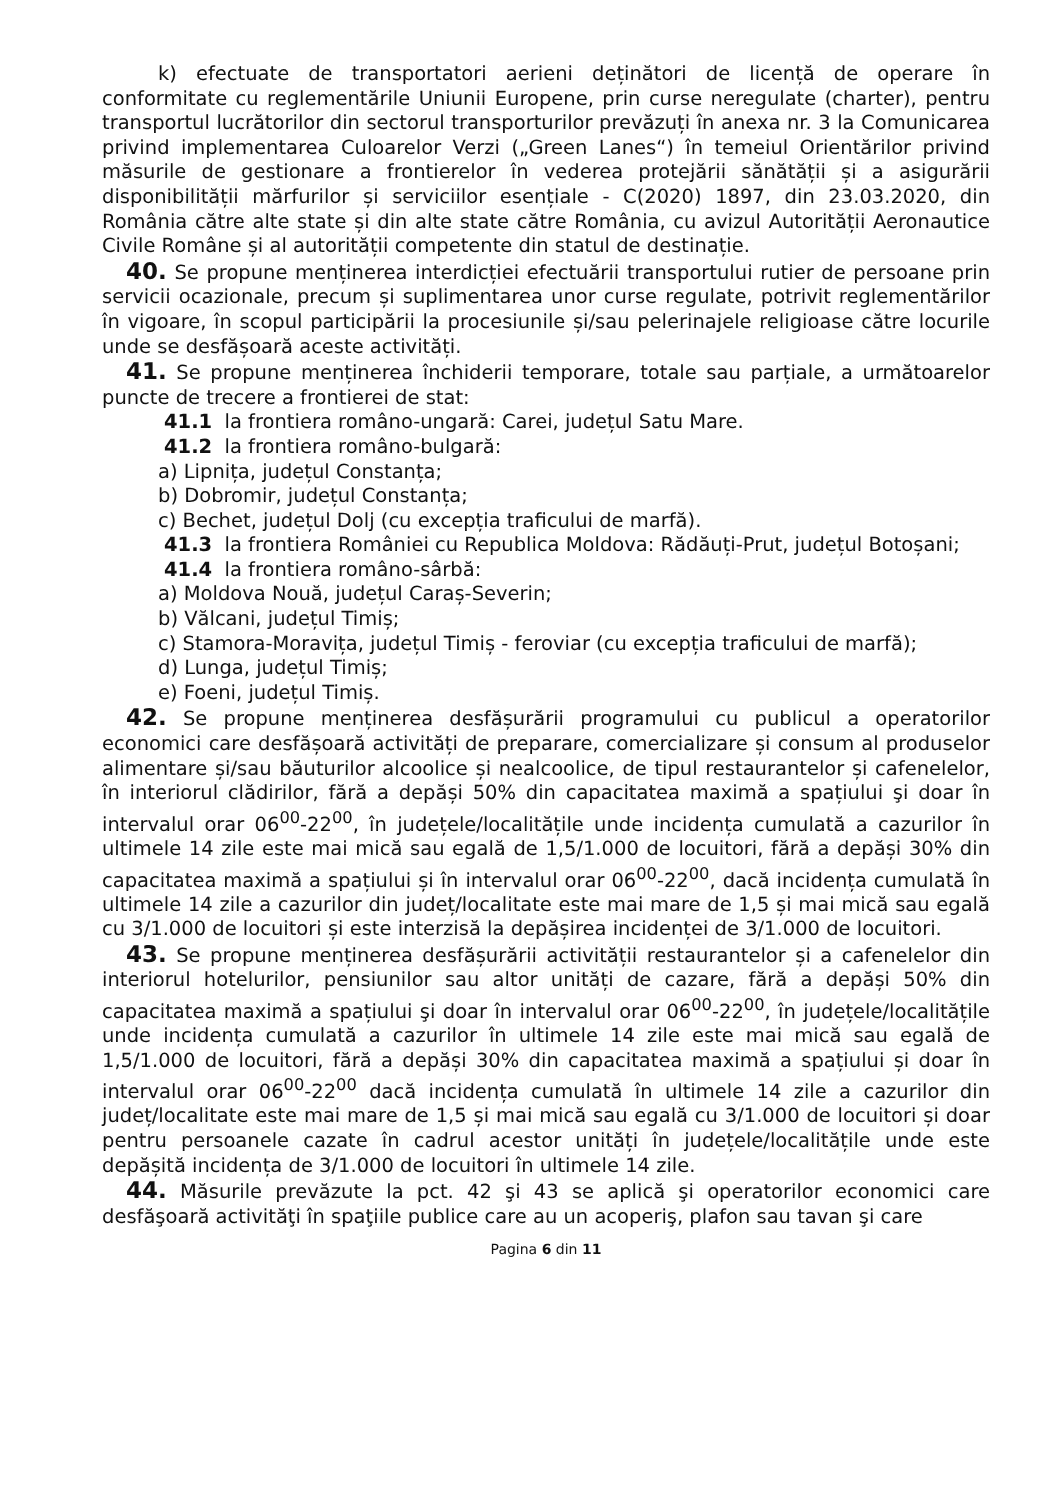k) efectuate de transportatori aerieni deținători de licență de operare în conformitate cu reglementările Uniunii Europene, prin curse neregulate (charter), pentru transportul lucrătorilor din sectorul transporturilor prevăzuți în anexa nr. 3 la Comunicarea privind implementarea Culoarelor Verzi („Green Lanes“) în temeiul Orientărilor privind măsurile de gestionare a frontierelor în vederea protejării sănătății și a asigurării disponibilității mărfurilor și serviciilor esențiale - C(2020) 1897, din 23.03.2020, din România către alte state și din alte state către România, cu avizul Autorității Aeronautice Civile Române și al autorității competente din statul de destinație.
40. Se propune menținerea interdicției efectuării transportului rutier de persoane prin servicii ocazionale, precum și suplimentarea unor curse regulate, potrivit reglementărilor în vigoare, în scopul participării la procesiunile și/sau pelerinajele religioase către locurile unde se desfășoară aceste activități.
41. Se propune menținerea închiderii temporare, totale sau parțiale, a următoarelor puncte de trecere a frontierei de stat:
41.1 la frontiera româno-ungară: Carei, județul Satu Mare.
41.2 la frontiera româno-bulgară:
a) Lipnița, județul Constanța;
b) Dobromir, județul Constanța;
c) Bechet, județul Dolj (cu excepția traficului de marfă).
41.3 la frontiera României cu Republica Moldova: Rădăuți-Prut, județul Botoșani;
41.4 la frontiera româno-sârbă:
a) Moldova Nouă, județul Caraș-Severin;
b) Vălcani, județul Timiș;
c) Stamora-Moravița, județul Timiș - feroviar (cu excepția traficului de marfă);
d) Lunga, județul Timiș;
e) Foeni, județul Timiș.
42. Se propune menținerea desfășurării programului cu publicul a operatorilor economici care desfășoară activități de preparare, comercializare și consum al produselor alimentare și/sau băuturilor alcoolice și nealcoolice, de tipul restaurantelor și cafenelelor, în interiorul clădirilor, fără a depăși 50% din capacitatea maximă a spațiului şi doar în intervalul orar 06<sup>00</sup>-22<sup>00</sup>, în județele/localitățile unde incidența cumulată a cazurilor în ultimele 14 zile este mai mică sau egală de 1,5/1.000 de locuitori, fără a depăși 30% din capacitatea maximă a spațiului și în intervalul orar 06<sup>00</sup>-22<sup>00</sup>, dacă incidența cumulată în ultimele 14 zile a cazurilor din județ/localitate este mai mare de 1,5 și mai mică sau egală cu 3/1.000 de locuitori și este interzisă la depășirea incidenței de 3/1.000 de locuitori.
43. Se propune menținerea desfășurării activității restaurantelor și a cafenelelor din interiorul hotelurilor, pensiunilor sau altor unități de cazare, fără a depăși 50% din capacitatea maximă a spațiului şi doar în intervalul orar 06<sup>00</sup>-22<sup>00</sup>, în județele/localitățile unde incidența cumulată a cazurilor în ultimele 14 zile este mai mică sau egală de 1,5/1.000 de locuitori, fără a depăși 30% din capacitatea maximă a spațiului și doar în intervalul orar 06<sup>00</sup>-22<sup>00</sup> dacă incidența cumulată în ultimele 14 zile a cazurilor din județ/localitate este mai mare de 1,5 și mai mică sau egală cu 3/1.000 de locuitori și doar pentru persoanele cazate în cadrul acestor unități în județele/localitățile unde este depășită incidența de 3/1.000 de locuitori în ultimele 14 zile.
44. Măsurile prevăzute la pct. 42 şi 43 se aplică şi operatorilor economici care desfăşoară activităţi în spaţiile publice care au un acoperiş, plafon sau tavan şi care
Pagina 6 din 11